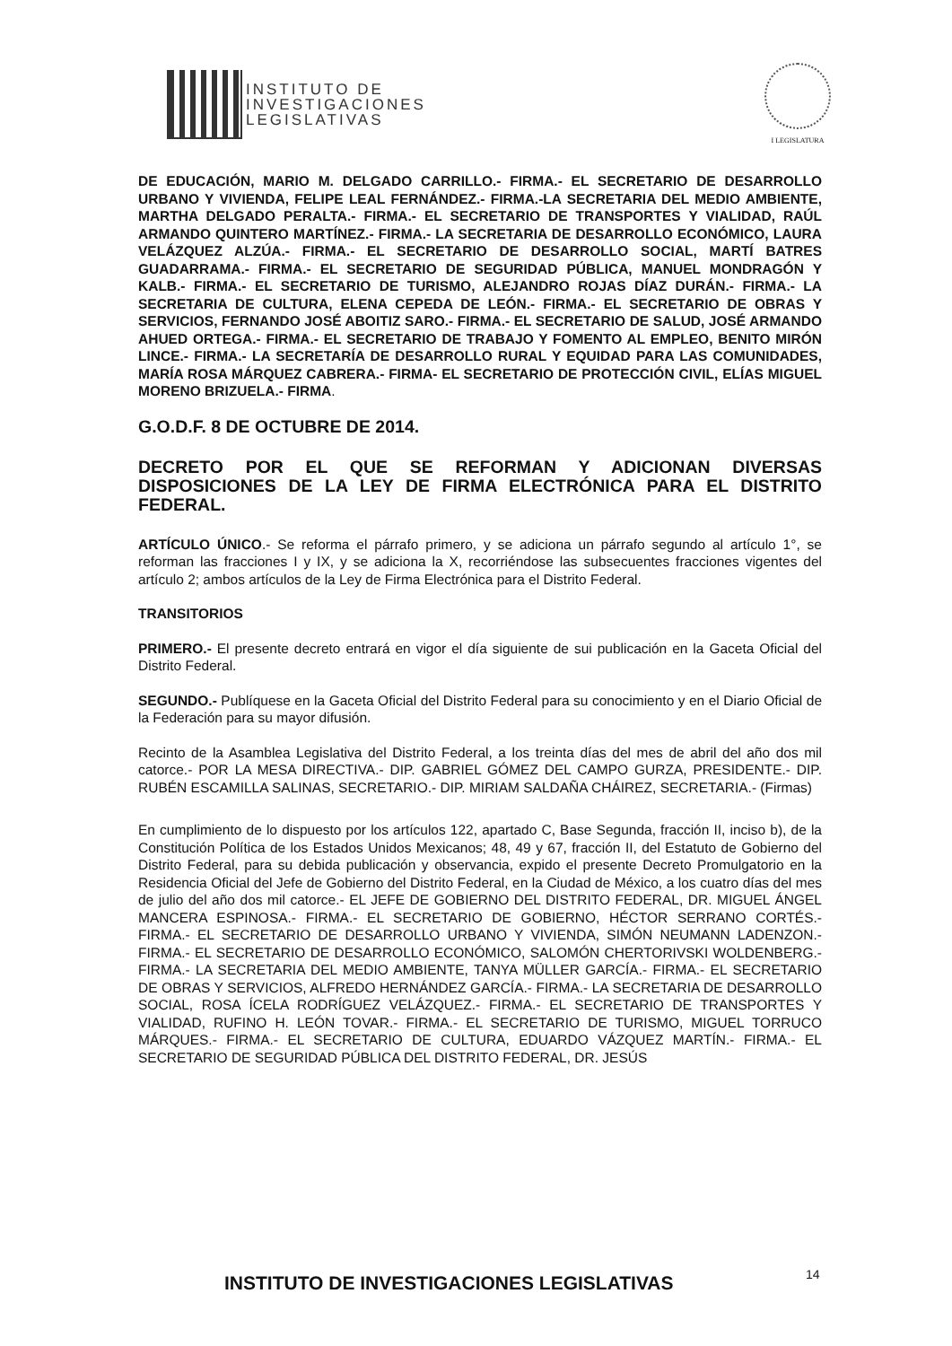INSTITUTO DE
INVESTIGACIONES
LEGISLATIVAS
I LEGISLATURA
DE EDUCACIÓN, MARIO M. DELGADO CARRILLO.- FIRMA.- EL SECRETARIO DE DESARROLLO URBANO Y VIVIENDA, FELIPE LEAL FERNÁNDEZ.- FIRMA.-LA SECRETARIA DEL MEDIO AMBIENTE, MARTHA DELGADO PERALTA.- FIRMA.- EL SECRETARIO DE TRANSPORTES Y VIALIDAD, RAÚL ARMANDO QUINTERO MARTÍNEZ.- FIRMA.- LA SECRETARIA DE DESARROLLO ECONÓMICO, LAURA VELÁZQUEZ ALZÚA.- FIRMA.- EL SECRETARIO DE DESARROLLO SOCIAL, MARTÍ BATRES GUADARRAMA.- FIRMA.- EL SECRETARIO DE SEGURIDAD PÚBLICA, MANUEL MONDRAGÓN Y KALB.- FIRMA.- EL SECRETARIO DE TURISMO, ALEJANDRO ROJAS DÍAZ DURÁN.- FIRMA.- LA SECRETARIA DE CULTURA, ELENA CEPEDA DE LEÓN.- FIRMA.- EL SECRETARIO DE OBRAS Y SERVICIOS, FERNANDO JOSÉ ABOITIZ SARO.- FIRMA.- EL SECRETARIO DE SALUD, JOSÉ ARMANDO AHUED ORTEGA.- FIRMA.- EL SECRETARIO DE TRABAJO Y FOMENTO AL EMPLEO, BENITO MIRÓN LINCE.- FIRMA.- LA SECRETARÍA DE DESARROLLO RURAL Y EQUIDAD PARA LAS COMUNIDADES, MARÍA ROSA MÁRQUEZ CABRERA.- FIRMA- EL SECRETARIO DE PROTECCIÓN CIVIL, ELÍAS MIGUEL MORENO BRIZUELA.- FIRMA.
G.O.D.F. 8 DE OCTUBRE DE 2014.
DECRETO POR EL QUE SE REFORMAN Y ADICIONAN DIVERSAS DISPOSICIONES DE LA LEY DE FIRMA ELECTRÓNICA PARA EL DISTRITO FEDERAL.
ARTÍCULO ÚNICO.- Se reforma el párrafo primero, y se adiciona un párrafo segundo al artículo 1°, se reforman las fracciones I y IX, y se adiciona la X, recorriéndose las subsecuentes fracciones vigentes del artículo 2; ambos artículos de la Ley de Firma Electrónica para el Distrito Federal.
TRANSITORIOS
PRIMERO.- El presente decreto entrará en vigor el día siguiente de sui publicación en la Gaceta Oficial del Distrito Federal.
SEGUNDO.- Publíquese en la Gaceta Oficial del Distrito Federal para su conocimiento y en el Diario Oficial de la Federación para su mayor difusión.
Recinto de la Asamblea Legislativa del Distrito Federal, a los treinta días del mes de abril del año dos mil catorce.- POR LA MESA DIRECTIVA.- DIP. GABRIEL GÓMEZ DEL CAMPO GURZA, PRESIDENTE.- DIP. RUBÉN ESCAMILLA SALINAS, SECRETARIO.- DIP. MIRIAM SALDAÑA CHÁIREZ, SECRETARIA.- (Firmas)
En cumplimiento de lo dispuesto por los artículos 122, apartado C, Base Segunda, fracción II, inciso b), de la Constitución Política de los Estados Unidos Mexicanos; 48, 49 y 67, fracción II, del Estatuto de Gobierno del Distrito Federal, para su debida publicación y observancia, expido el presente Decreto Promulgatorio en la Residencia Oficial del Jefe de Gobierno del Distrito Federal, en la Ciudad de México, a los cuatro días del mes de julio del año dos mil catorce.- EL JEFE DE GOBIERNO DEL DISTRITO FEDERAL, DR. MIGUEL ÁNGEL MANCERA ESPINOSA.- FIRMA.- EL SECRETARIO DE GOBIERNO, HÉCTOR SERRANO CORTÉS.- FIRMA.- EL SECRETARIO DE DESARROLLO URBANO Y VIVIENDA, SIMÓN NEUMANN LADENZON.- FIRMA.- EL SECRETARIO DE DESARROLLO ECONÓMICO, SALOMÓN CHERTORIVSKI WOLDENBERG.- FIRMA.- LA SECRETARIA DEL MEDIO AMBIENTE, TANYA MÜLLER GARCÍA.- FIRMA.- EL SECRETARIO DE OBRAS Y SERVICIOS, ALFREDO HERNÁNDEZ GARCÍA.- FIRMA.- LA SECRETARIA DE DESARROLLO SOCIAL, ROSA ÍCELA RODRÍGUEZ VELÁZQUEZ.- FIRMA.- EL SECRETARIO DE TRANSPORTES Y VIALIDAD, RUFINO H. LEÓN TOVAR.- FIRMA.- EL SECRETARIO DE TURISMO, MIGUEL TORRUCO MÁRQUES.- FIRMA.- EL SECRETARIO DE CULTURA, EDUARDO VÁZQUEZ MARTÍN.- FIRMA.- EL SECRETARIO DE SEGURIDAD PÚBLICA DEL DISTRITO FEDERAL, DR. JESÚS
INSTITUTO DE INVESTIGACIONES LEGISLATIVAS
14